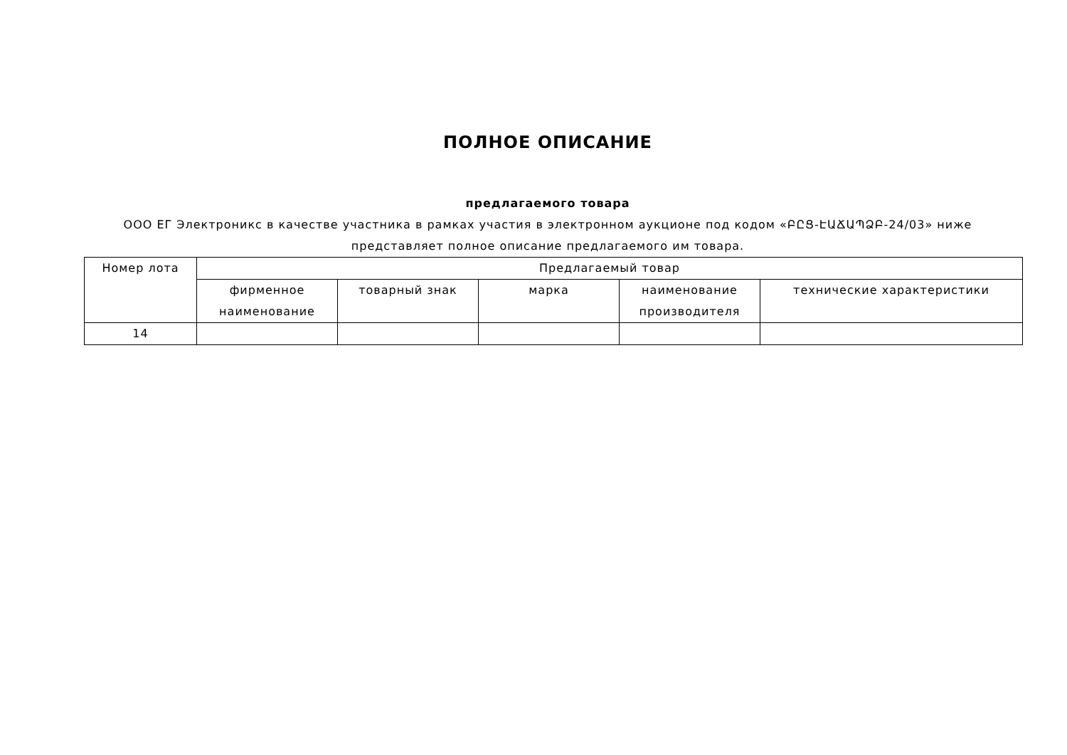ПОЛНОЕ ОПИСАНИЕ
предлагаемого товара
ООО ЕГ Электроникс в качестве участника в рамках участия в электронном аукционе под кодом «ԲԸՑ-ԷԱՃԱՊՁԲ-24/03» ниже представляет полное описание предлагаемого им товара.
| Номер лота | Предлагаемый товар | | | | |
| --- | --- | --- | --- | --- | --- |
| | фирменное наименование | товарный знак | марка | наименование производителя | технические характеристики |
| 14 | | | | | |